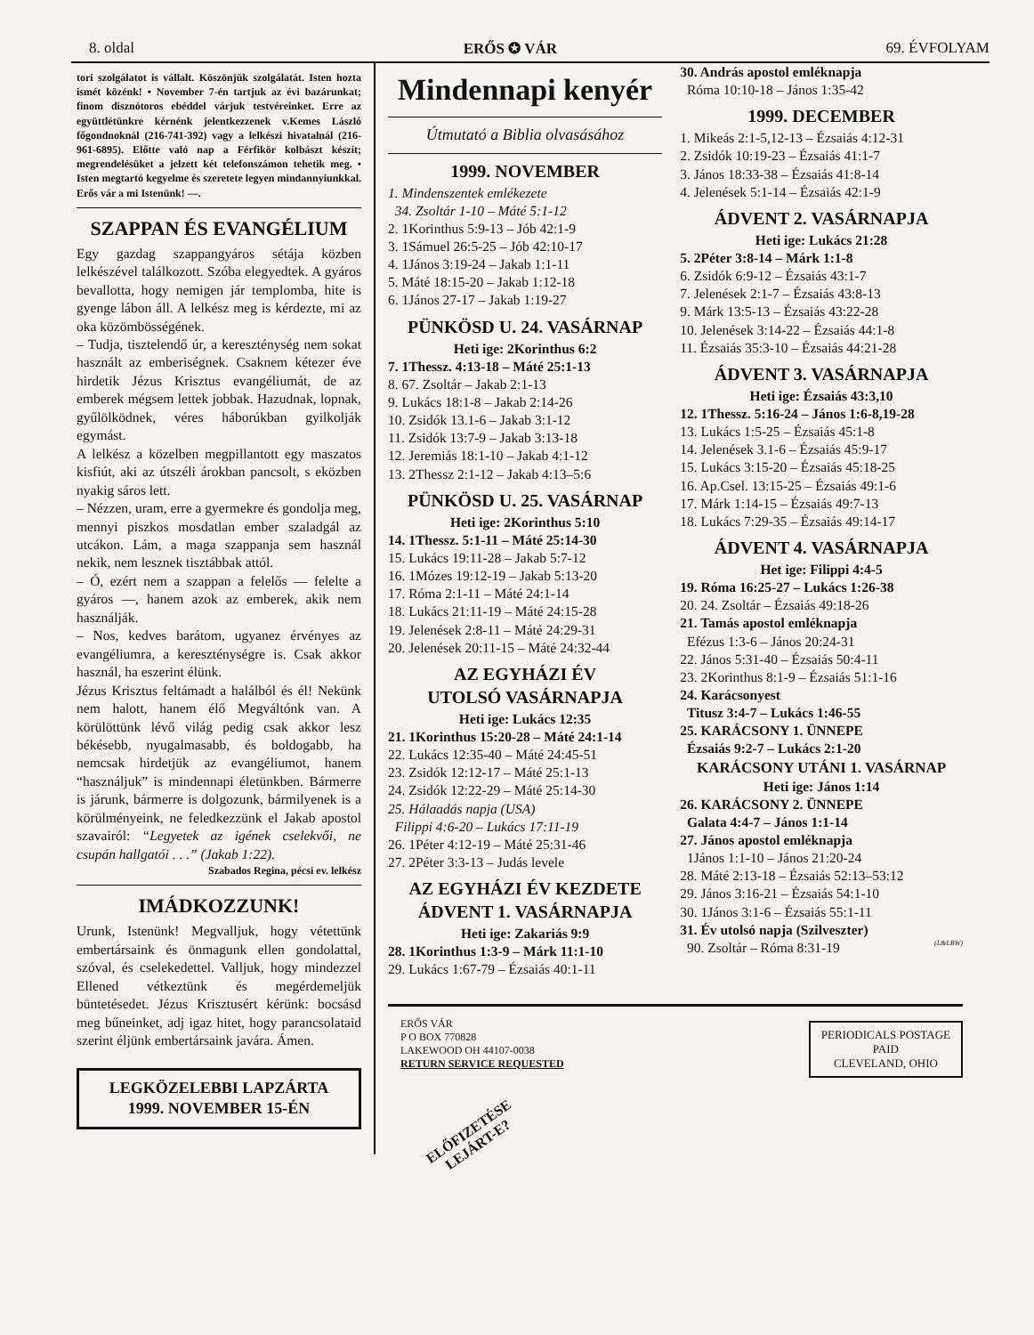8. oldal ERŐS ✪ VÁR 69. ÉVFOLYAM
tori szolgálatot is vállalt. Köszönjük szolgálatát. Isten hozta ismét közénk! • November 7-én tartjuk az évi bazárunkat; finom disznótoros ebéddel várjuk testvéreinket. Erre az együttlétünkre kérnénk jelentkezzenek v.Kemes László főgondnoknál (216-741-392) vagy a lelkészi hivatalnál (216-961-6895). Előtte való nap a Férfikör kolbászt készít; megrendelésüket a jelzett két telefonszámon tehetik meg. • Isten megtartó kegyelme és szeretete legyen mindannyiunkkal. Erős vár a mi Istenünk! —.
SZAPPAN ÉS EVANGÉLIUM
Egy gazdag szappangyáros sétája közben lelkészével találkozott. Szóba elegyedtek. A gyáros bevallotta, hogy nemigen jár templomba, hite is gyenge lábon áll. A lelkész meg is kérdezte, mi az oka közömbösségének.
– Tudja, tisztelendő úr, a kereszténység nem sokat használt az emberiségnek. Csaknem kétezer éve hirdetik Jézus Krisztus evangéliumát, de az emberek mégsem lettek jobbak. Hazudnak, lopnak, gyűlölködnek, véres háborúkban gyilkolják egymást.
A lelkész a közelben megpillantott egy maszatos kisfiút, aki az útszéli árokban pancsolt, s eközben nyakig sáros lett.
– Nézzen, uram, erre a gyermekre és gondolja meg, mennyi piszkos mosdatlan ember szaladgál az utcákon. Lám, a maga szappanja sem használ nekik, nem lesznek tisztábbak attól.
– Ó, ezért nem a szappan a felelős — felelte a gyáros —, hanem azok az emberek, akik nem használják.
– Nos, kedves barátom, ugyanez érvényes az evangéliumra, a kereszténységre is. Csak akkor használ, ha eszerint élünk.
Jézus Krisztus feltámadt a halálból és él! Nekünk nem halott, hanem élő Megváltónk van. A körülöttünk lévő világ pedig csak akkor lesz békésebb, nyugalmasabb, és boldogabb, ha nemcsak hirdetjük az evangéliumot, hanem “használjuk” is mindennapi életünkben. Bármerre is járunk, bármerre is dolgozunk, bármilyenek is a körülményeink, ne feledkezzünk el Jakab apostol szavairól: “Legyetek az igének cselekvői, ne csupán hallgatói . . .” (Jakab 1:22).
Szabados Regina, pécsi ev. lelkész
IMÁDKOZZUNK!
Urunk, Istenünk! Megvalljuk, hogy vétettünk embertársaink és önmagunk ellen gondolattal, szóval, és cselekedettel. Valljuk, hogy mindezzel Ellened vétkeztünk és megérdemeljük büntetésedet. Jézus Krisztusért kérünk: bocsásd meg bűneinket, adj igaz hitet, hogy parancsolataid szerint éljünk embertársaink javára. Ámen.
LEGKÖZELEBBI LAPZÁRTA
1999. NOVEMBER 15-ÉN
Mindennapi kenyér
Útmutató a Biblia olvasásához
1999. NOVEMBER
1. Mindenszentek emlékezete
34. Zsoltár 1-10 – Máté 5:1-12
2. 1Korinthus 5:9-13 – Jób 42:1-9
3. 1Sámuel 26:5-25 – Jób 42:10-17
4. 1János 3:19-24 – Jakab 1:1-11
5. Máté 18:15-20 – Jakab 1:12-18
6. 1János 27-17 – Jakab 1:19-27
PÜNKÖSD U. 24. VASÁRNAP
Heti ige: 2Korinthus 6:2
7. 1Thessz. 4:13-18 – Máté 25:1-13
8. 67. Zsoltár – Jakab 2:1-13
9. Lukács 18:1-8 – Jakab 2:14-26
10. Zsidók 13.1-6 – Jakab 3:1-12
11. Zsidók 13:7-9 – Jakab 3:13-18
12. Jeremiás 18:1-10 – Jakab 4:1-12
13. 2Thessz 2:1-12 – Jakab 4:13–5:6
PÜNKÖSD U. 25. VASÁRNAP
Heti ige: 2Korinthus 5:10
14. 1Thessz. 5:1-11 – Máté 25:14-30
15. Lukács 19:11-28 – Jakab 5:7-12
16. 1Mózes 19:12-19 – Jakab 5:13-20
17. Róma 2:1-11 – Máté 24:1-14
18. Lukács 21:11-19 – Máté 24:15-28
19. Jelenések 2:8-11 – Máté 24:29-31
20. Jelenések 20:11-15 – Máté 24:32-44
AZ EGYHÁZI ÉV
UTOLSÓ VASÁRNAPJA
Heti ige: Lukács 12:35
21. 1Korinthus 15:20-28 – Máté 24:1-14
22. Lukács 12:35-40 – Máté 24:45-51
23. Zsidók 12:12-17 – Máté 25:1-13
24. Zsidók 12:22-29 – Máté 25:14-30
25. Hálaadás napja (USA)
Filippi 4:6-20 – Lukács 17:11-19
26. 1Péter 4:12-19 – Máté 25:31-46
27. 2Péter 3:3-13 – Judás levele
AZ EGYHÁZI ÉV KEZDETE
ÁDVENT 1. VASÁRNAPJA
Heti ige: Zakariás 9:9
28. 1Korinthus 1:3-9 – Márk 11:1-10
29. Lukács 1:67-79 – Ézsaiás 40:1-11
30. András apostol emléknapja
Róma 10:10-18 – János 1:35-42
1999. DECEMBER
1. Mikeás 2:1-5,12-13 – Ézsaiás 4:12-31
2. Zsidók 10:19-23 – Ézsaiás 41:1-7
3. János 18:33-38 – Ézsaiás 41:8-14
4. Jelenések 5:1-14 – Ézsaiás 42:1-9
ÁDVENT 2. VASÁRNAPJA
Heti ige: Lukács 21:28
5. 2Péter 3:8-14 – Márk 1:1-8
6. Zsidók 6:9-12 – Ézsaiás 43:1-7
7. Jelenések 2:1-7 – Ézsaiás 43:8-13
9. Márk 13:5-13 – Ézsaiás 43:22-28
10. Jelenések 3:14-22 – Ézsaiás 44:1-8
11. Ézsaiás 35:3-10 – Ézsaiás 44:21-28
ÁDVENT 3. VASÁRNAPJA
Heti ige: Ézsaiás 43:3,10
12. 1Thessz. 5:16-24 – János 1:6-8,19-28
13. Lukács 1:5-25 – Ézsaiás 45:1-8
14. Jelenések 3.1-6 – Ézsaiás 45:9-17
15. Lukács 3:15-20 – Ézsaiás 45:18-25
16. Ap.Csel. 13:15-25 – Ézsaiás 49:1-6
17. Márk 1:14-15 – Ézsaiás 49:7-13
18. Lukács 7:29-35 – Ézsaiás 49:14-17
ÁDVENT 4. VASÁRNAPJA
Het ige: Filippi 4:4-5
19. Róma 16:25-27 – Lukács 1:26-38
20. 24. Zsoltár – Ézsaiás 49:18-26
21. Tamás apostol emléknapja
Efézus 1:3-6 – János 20:24-31
22. János 5:31-40 – Ézsaiás 50:4-11
23. 2Korinthus 8:1-9 – Ézsaiás 51:1-16
24. Karácsonyest
Titusz 3:4-7 – Lukács 1:46-55
25. KARÁCSONY 1. ÜNNEPE
Ézsaiás 9:2-7 – Lukács 2:1-20
KARÁCSONY UTÁNI 1. VASÁRNAP
Heti ige: János 1:14
26. KARÁCSONY 2. ÜNNEPE
Galata 4:4-7 – János 1:1-14
27. János apostol emléknapja
1János 1:1-10 – János 21:20-24
28. Máté 2:13-18 – Ézsaiás 52:13–53:12
29. János 3:16-21 – Ézsaiás 54:1-10
30. 1János 3:1-6 – Ézsaiás 55:1-11
31. Év utolsó napja (Szilveszter)
90. Zsoltár – Róma 8:31-19 (L&LBW)
ERŐS VÁR
P O BOX 770828
LAKEWOOD OH 44107-0038
RETURN SERVICE REQUESTED
PERIODICALS POSTAGE
PAID
CLEVELAND, OHIO
ELŐFIZETÉSE
LEJÁRT-E?